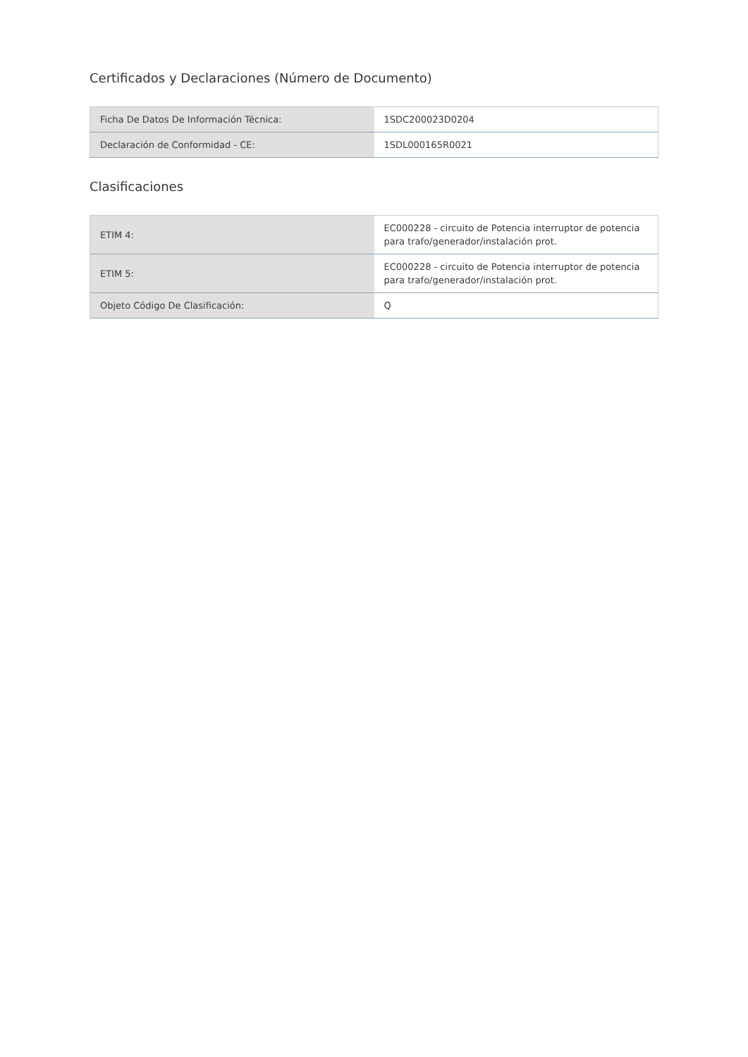Certificados y Declaraciones (Número de Documento)
| Ficha De Datos De Información Técnica: | 1SDC200023D0204 |
| Declaración de Conformidad - CE: | 1SDL000165R0021 |
Clasificaciones
| ETIM 4: | EC000228 - circuito de Potencia interruptor de potencia para trafo/generador/instalación prot. |
| ETIM 5: | EC000228 - circuito de Potencia interruptor de potencia para trafo/generador/instalación prot. |
| Objeto Código De Clasificación: | Q |